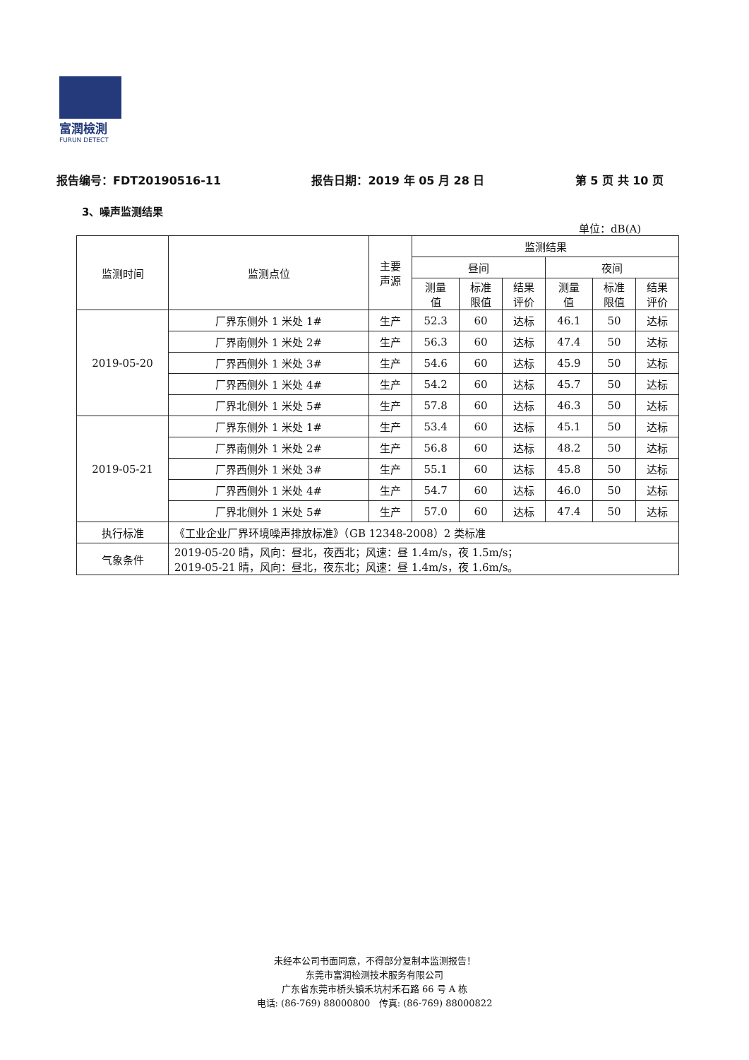富潤檢測
FURUN DETECT
报告编号：FDT20190516-11 报告日期：2019 年 05 月 28 日 第 5 页 共 10 页
3、噪声监测结果
单位：dB(A)
| 监测时间 | 监测点位 | 主要 声源 | 监测结果 | | | | | |
| --- | --- | --- | --- | --- | --- | --- | --- | --- |
| | | | 昼间 | | | 夜间 | | |
| | | | 测量 值 | 标准 限值 | 结果 评价 | 测量 值 | 标准 限值 | 结果 评价 |
| 2019-05-20 | 厂界东侧外 1 米处 1# | 生产 | 52.3 | 60 | 达标 | 46.1 | 50 | 达标 |
| | 厂界南侧外 1 米处 2# | 生产 | 56.3 | 60 | 达标 | 47.4 | 50 | 达标 |
| | 厂界西侧外 1 米处 3# | 生产 | 54.6 | 60 | 达标 | 45.9 | 50 | 达标 |
| | 厂界西侧外 1 米处 4# | 生产 | 54.2 | 60 | 达标 | 45.7 | 50 | 达标 |
| | 厂界北侧外 1 米处 5# | 生产 | 57.8 | 60 | 达标 | 46.3 | 50 | 达标 |
| 2019-05-21 | 厂界东侧外 1 米处 1# | 生产 | 53.4 | 60 | 达标 | 45.1 | 50 | 达标 |
| | 厂界南侧外 1 米处 2# | 生产 | 56.8 | 60 | 达标 | 48.2 | 50 | 达标 |
| | 厂界西侧外 1 米处 3# | 生产 | 55.1 | 60 | 达标 | 45.8 | 50 | 达标 |
| | 厂界西侧外 1 米处 4# | 生产 | 54.7 | 60 | 达标 | 46.0 | 50 | 达标 |
| | 厂界北侧外 1 米处 5# | 生产 | 57.0 | 60 | 达标 | 47.4 | 50 | 达标 |
| 执行标准 | 《工业企业厂界环境噪声排放标准》（GB 12348-2008）2 类标准 | | | | | | | |
| 气象条件 | 2019-05-20 晴，风向：昼北，夜西北；风速：昼 1.4m/s，夜 1.5m/s； 2019-05-21 晴，风向：昼北，夜东北；风速：昼 1.4m/s，夜 1.6m/s。 | | | | | | | |
未经本公司书面同意，不得部分复制本监测报告！
东莞市富润检测技术服务有限公司
广东省东莞市桥头镇禾坑村禾石路 66 号 A 栋
电话: (86-769) 88000800 传真: (86-769) 88000822